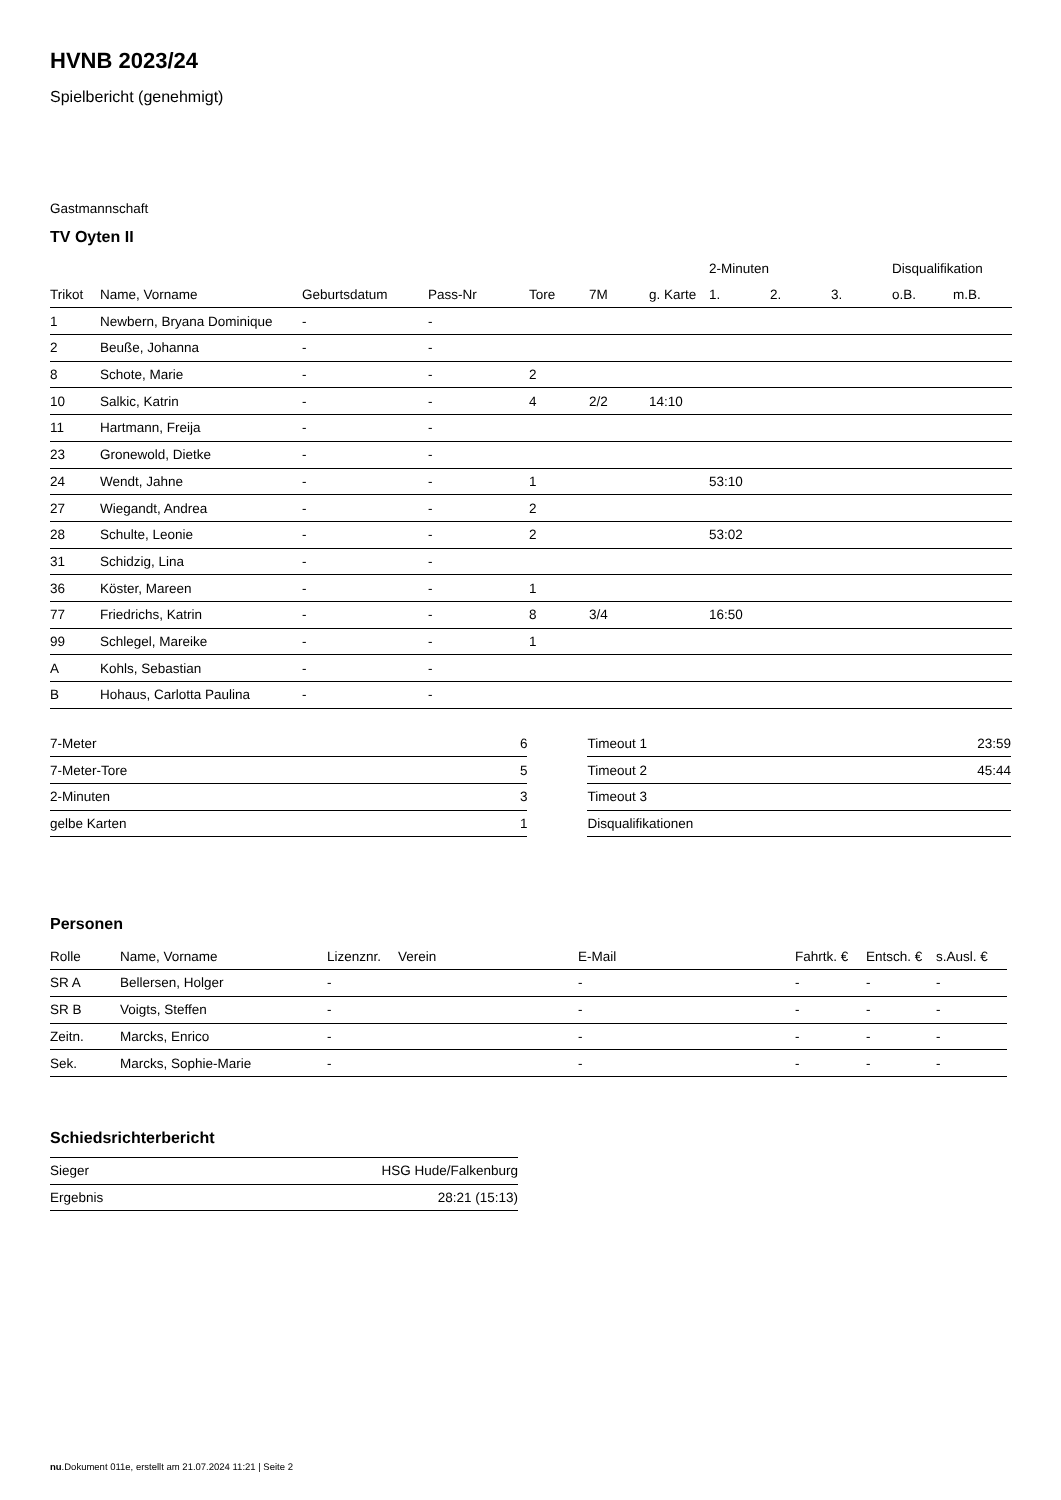HVNB 2023/24
Spielbericht (genehmigt)
Gastmannschaft
TV Oyten II
| | | | | | | | 2-Minuten | | | Disqualifikation | |
| --- | --- | --- | --- | --- | --- | --- | --- | --- | --- | --- | --- |
| Trikot | Name, Vorname | Geburtsdatum | Pass-Nr | Tore | 7M | g. Karte | 1. | 2. | 3. | o.B. | m.B. |
| 1 | Newbern, Bryana Dominique | - | - | | | | | | | | |
| 2 | Beuße, Johanna | - | - | | | | | | | | |
| 8 | Schote, Marie | - | - | 2 | | | | | | | |
| 10 | Salkic, Katrin | - | - | 4 | 2/2 | 14:10 | | | | | |
| 11 | Hartmann, Freija | - | - | | | | | | | | |
| 23 | Gronewold, Dietke | - | - | | | | | | | | |
| 24 | Wendt, Jahne | - | - | 1 | | | 53:10 | | | | |
| 27 | Wiegandt, Andrea | - | - | 2 | | | | | | | |
| 28 | Schulte, Leonie | - | - | 2 | | | 53:02 | | | | |
| 31 | Schidzig, Lina | - | - | | | | | | | | |
| 36 | Köster, Mareen | - | - | 1 | | | | | | | |
| 77 | Friedrichs, Katrin | - | - | 8 | 3/4 | | 16:50 | | | | |
| 99 | Schlegel, Mareike | - | - | 1 | | | | | | | |
| A | Kohls, Sebastian | - | - | | | | | | | | |
| B | Hohaus, Carlotta Paulina | - | - | | | | | | | | |
| 7-Meter | 6 |
| 7-Meter-Tore | 5 |
| 2-Minuten | 3 |
| gelbe Karten | 1 |
| Timeout 1 | 23:59 |
| Timeout 2 | 45:44 |
| Timeout 3 | |
| Disqualifikationen | |
Personen
| Rolle | Name, Vorname | Lizenznr. | Verein | E-Mail | Fahrtk. € | Entsch. € | s.Ausl. € |
| --- | --- | --- | --- | --- | --- | --- | --- |
| SR A | Bellersen, Holger | - | | - | - | - | - |
| SR B | Voigts, Steffen | - | | - | - | - | - |
| Zeitn. | Marcks, Enrico | - | | - | - | - | - |
| Sek. | Marcks, Sophie-Marie | - | | - | - | - | - |
Schiedsrichterbericht
| Sieger | HSG Hude/Falkenburg |
| Ergebnis | 28:21 (15:13) |
nu.Dokument 011e, erstellt am 21.07.2024 11:21 | Seite 2